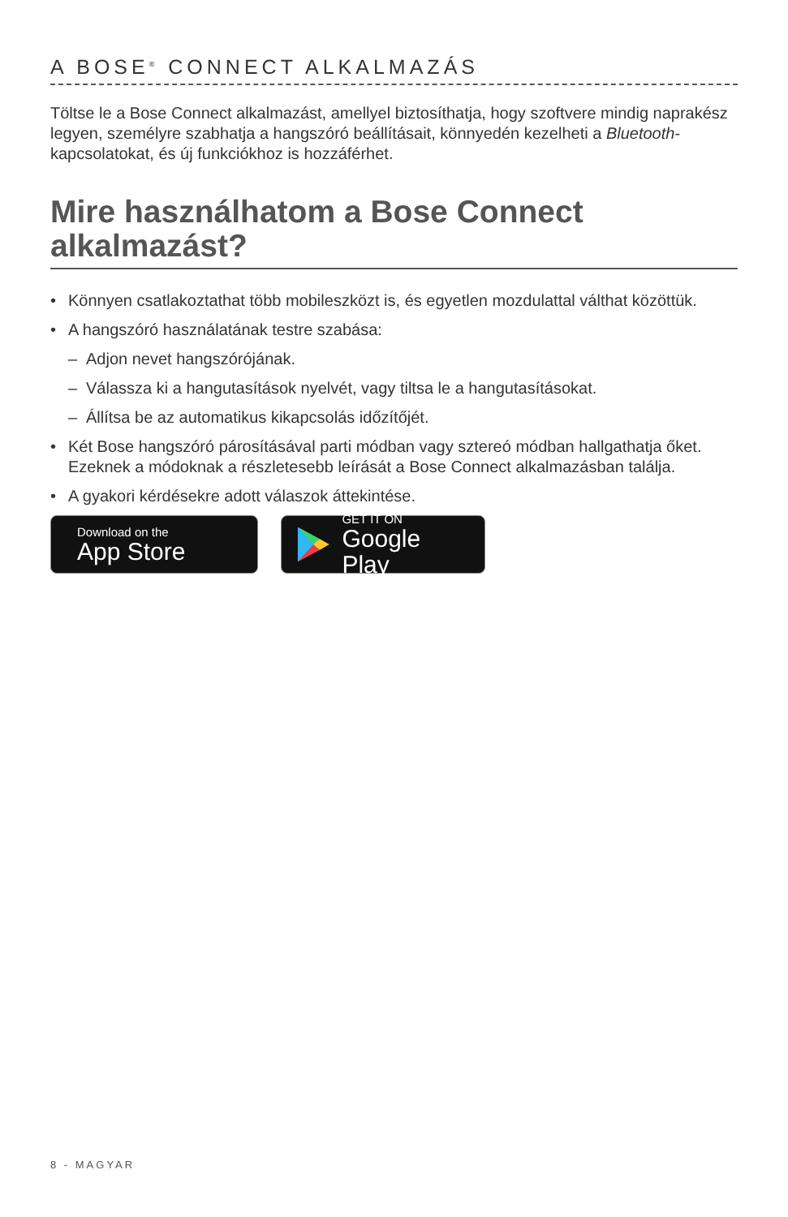A BOSE<sup>®</sup> CONNECT ALKALMAZÁS
Töltse le a Bose Connect alkalmazást, amellyel biztosíthatja, hogy szoftvere mindig naprakész legyen, személyre szabhatja a hangszóró beállításait, könnyedén kezelheti a Bluetooth-kapcsolatokat, és új funkciókhoz is hozzáférhet.
Mire használhatom a Bose Connect alkalmazást?
• Könnyen csatlakoztathat több mobileszközt is, és egyetlen mozdulattal válthat közöttük.
• A hangszóró használatának testre szabása:
– Adjon nevet hangszórójának.
– Válassza ki a hangutasítások nyelvét, vagy tiltsa le a hangutasításokat.
– Állítsa be az automatikus kikapcsolás időzítőjét.
• Két Bose hangszóró párosításával parti módban vagy sztereó módban hallgathatja őket. Ezeknek a módoknak a részletesebb leírását a Bose Connect alkalmazásban találja.
• A gyakori kérdésekre adott válaszok áttekintése.
Download on the
App Store
GET IT ON
Google Play
8 - MAGYAR